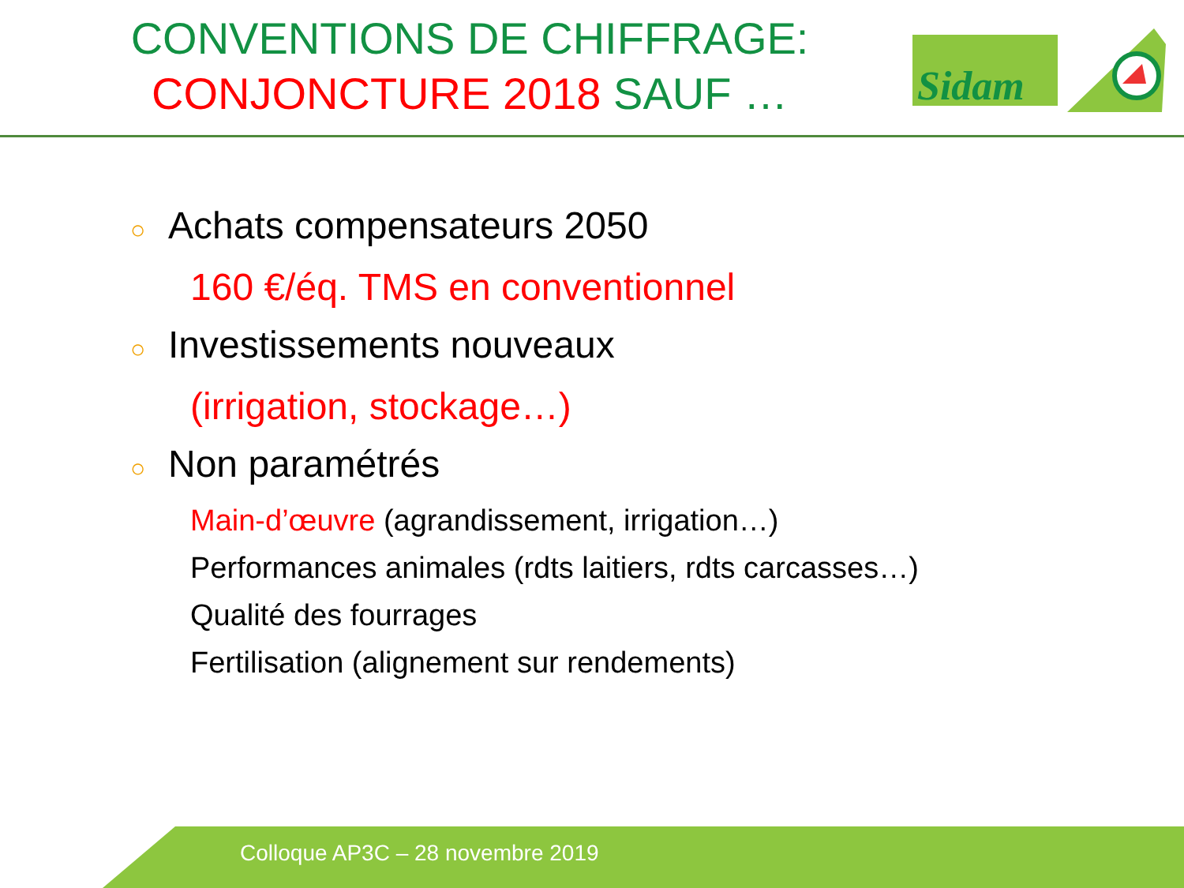CONVENTIONS DE CHIFFRAGE:
CONJONCTURE 2018 SAUF …
Sidam
○ Achats compensateurs 2050
160 €/éq. TMS en conventionnel
○ Investissements nouveaux
(irrigation, stockage…)
○ Non paramétrés
Main-d’œuvre (agrandissement, irrigation…)
Performances animales (rdts laitiers, rdts carcasses…)
Qualité des fourrages
Fertilisation (alignement sur rendements)
Colloque AP3C – 28 novembre 2019